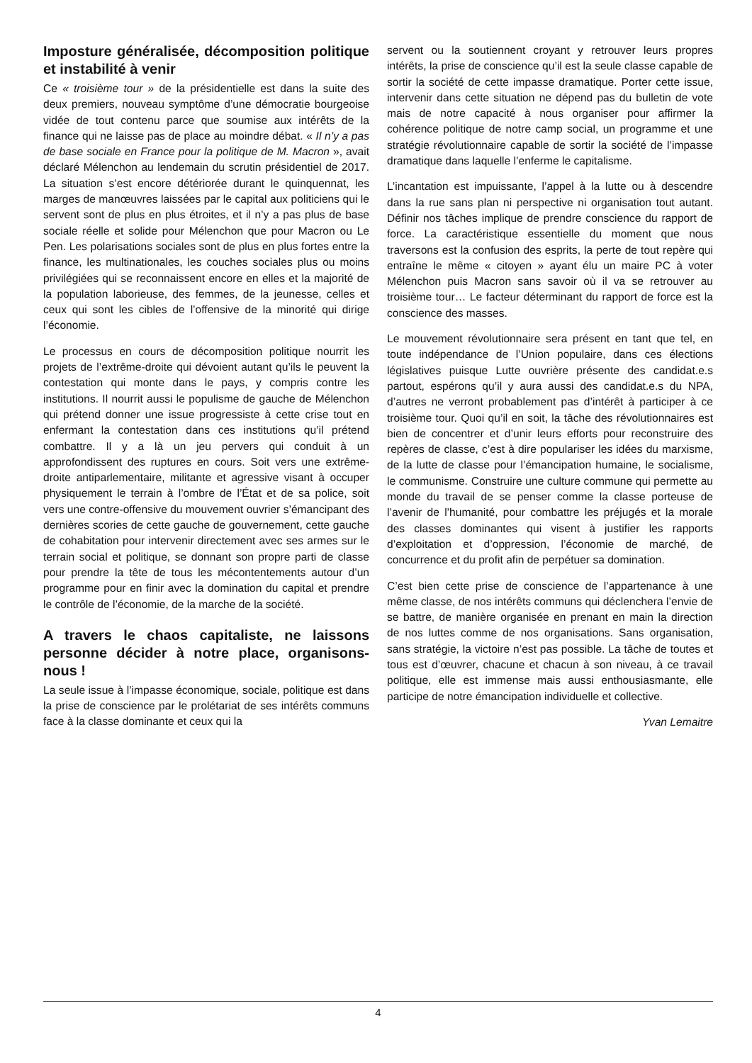Imposture généralisée, décomposition politique et instabilité à venir
Ce « troisième tour » de la présidentielle est dans la suite des deux premiers, nouveau symptôme d’une démocratie bourgeoise vidée de tout contenu parce que soumise aux intérêts de la finance qui ne laisse pas de place au moindre débat. « Il n’y a pas de base sociale en France pour la politique de M. Macron », avait déclaré Mélenchon au lendemain du scrutin présidentiel de 2017. La situation s’est encore détériorée durant le quinquennat, les marges de manœuvres laissées par le capital aux politiciens qui le servent sont de plus en plus étroites, et il n’y a pas plus de base sociale réelle et solide pour Mélenchon que pour Macron ou Le Pen. Les polarisations sociales sont de plus en plus fortes entre la finance, les multinationales, les couches sociales plus ou moins privilégiées qui se reconnaissent encore en elles et la majorité de la population laborieuse, des femmes, de la jeunesse, celles et ceux qui sont les cibles de l’offensive de la minorité qui dirige l’économie.
Le processus en cours de décomposition politique nourrit les projets de l’extrême-droite qui dévoient autant qu’ils le peuvent la contestation qui monte dans le pays, y compris contre les institutions. Il nourrit aussi le populisme de gauche de Mélenchon qui prétend donner une issue progressiste à cette crise tout en enfermant la contestation dans ces institutions qu’il prétend combattre. Il y a là un jeu pervers qui conduit à un approfondissent des ruptures en cours. Soit vers une extrême-droite antiparlementaire, militante et agressive visant à occuper physiquement le terrain à l’ombre de l’État et de sa police, soit vers une contre-offensive du mouvement ouvrier s’émancipant des dernières scories de cette gauche de gouvernement, cette gauche de cohabitation pour intervenir directement avec ses armes sur le terrain social et politique, se donnant son propre parti de classe pour prendre la tête de tous les mécontentements autour d’un programme pour en finir avec la domination du capital et prendre le contrôle de l’économie, de la marche de la société.
A travers le chaos capitaliste, ne laissons personne décider à notre place, organisons-nous !
La seule issue à l’impasse économique, sociale, politique est dans la prise de conscience par le prolétariat de ses intérêts communs face à la classe dominante et ceux qui la
servent ou la soutiennent croyant y retrouver leurs propres intérêts, la prise de conscience qu’il est la seule classe capable de sortir la société de cette impasse dramatique. Porter cette issue, intervenir dans cette situation ne dépend pas du bulletin de vote mais de notre capacité à nous organiser pour affirmer la cohérence politique de notre camp social, un programme et une stratégie révolutionnaire capable de sortir la société de l’impasse dramatique dans laquelle l’enferme le capitalisme.
L’incantation est impuissante, l’appel à la lutte ou à descendre dans la rue sans plan ni perspective ni organisation tout autant. Définir nos tâches implique de prendre conscience du rapport de force. La caractéristique essentielle du moment que nous traversons est la confusion des esprits, la perte de tout repère qui entraîne le même « citoyen » ayant élu un maire PC à voter Mélenchon puis Macron sans savoir où il va se retrouver au troisième tour… Le facteur déterminant du rapport de force est la conscience des masses.
Le mouvement révolutionnaire sera présent en tant que tel, en toute indépendance de l’Union populaire, dans ces élections législatives puisque Lutte ouvrière présente des candidat.e.s partout, espérons qu’il y aura aussi des candidat.e.s du NPA, d’autres ne verront probablement pas d’intérêt à participer à ce troisième tour. Quoi qu’il en soit, la tâche des révolutionnaires est bien de concentrer et d’unir leurs efforts pour reconstruire des repères de classe, c’est à dire populariser les idées du marxisme, de la lutte de classe pour l’émancipation humaine, le socialisme, le communisme. Construire une culture commune qui permette au monde du travail de se penser comme la classe porteuse de l’avenir de l’humanité, pour combattre les préjugés et la morale des classes dominantes qui visent à justifier les rapports d’exploitation et d’oppression, l’économie de marché, de concurrence et du profit afin de perpétuer sa domination.
C’est bien cette prise de conscience de l’appartenance à une même classe, de nos intérêts communs qui déclenchera l’envie de se battre, de manière organisée en prenant en main la direction de nos luttes comme de nos organisations. Sans organisation, sans stratégie, la victoire n’est pas possible. La tâche de toutes et tous est d’œuvrer, chacune et chacun à son niveau, à ce travail politique, elle est immense mais aussi enthousiasmante, elle participe de notre émancipation individuelle et collective.
Yvan Lemaitre
4